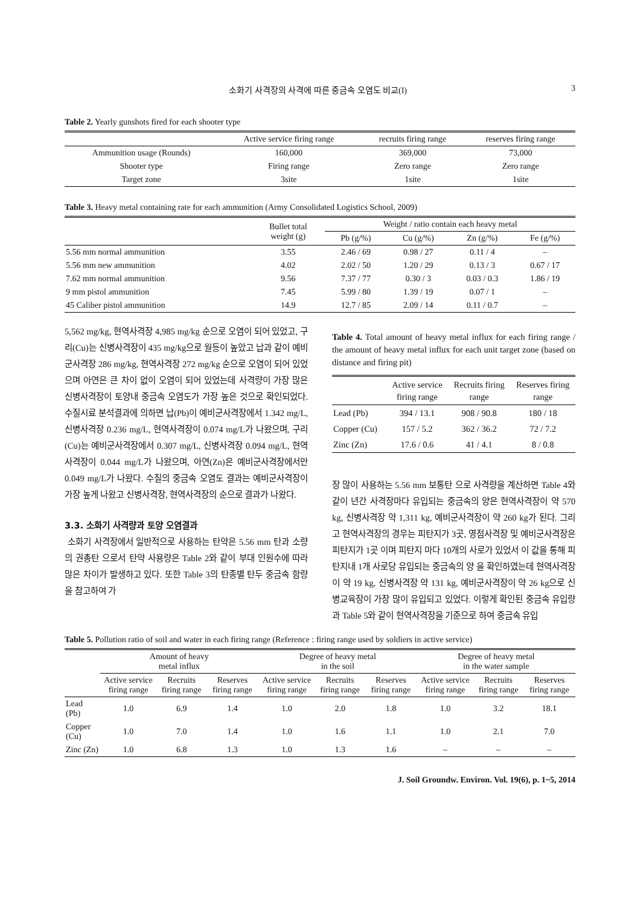소화기 사격장의 사격에 따른 중금속 오염도 비교(I) 3
Table 2. Yearly gunshots fired for each shooter type
| | Active service firing range | recruits firing range | reserves firing range |
| --- | --- | --- | --- |
| Ammunition usage (Rounds) | 160,000 | 369,000 | 73,000 |
| Shooter type | Firing range | Zero range | Zero range |
| Target zone | 3site | 1site | 1site |
Table 3. Heavy metal containing rate for each ammunition (Army Consolidated Logistics School, 2009)
| | Bullet total weight (g) | Weight / ratio contain each heavy metal | | | |
| --- | --- | --- | --- | --- | --- |
| | | Pb (g/%) | Cu (g/%) | Zn (g/%) | Fe (g/%) |
| 5.56 mm normal ammunition | 3.55 | 2.46 / 69 | 0.98 / 27 | 0.11 / 4 | – |
| 5.56 mm new ammunition | 4.02 | 2.02 / 50 | 1.20 / 29 | 0.13 / 3 | 0.67 / 17 |
| 7.62 mm normal ammunition | 9.56 | 7.37 / 77 | 0.30 / 3 | 0.03 / 0.3 | 1.86 / 19 |
| 9 mm pistol ammunition | 7.45 | 5.99 / 80 | 1.39 / 19 | 0.07 / 1 | – |
| 45 Caliber pistol ammunition | 14.9 | 12.7 / 85 | 2.09 / 14 | 0.11 / 0.7 | – |
5,562 mg/kg, 현역사격장 4,985 mg/kg 순으로 오염이 되어 있었고, 구리(Cu)는 신병사격장이 435 mg/kg으로 월등이 높았고 납과 같이 예비군사격장 286 mg/kg, 현역사격장 272 mg/kg 순으로 오염이 되어 있었으며 아연은 큰 차이 없이 오염이 되어 있었는데 사격량이 가장 많은 신병사격장이 토양내 중금속 오염도가 가장 높은 것으로 확인되었다. 수질시료 분석결과에 의하면 납(Pb)이 예비군사격장에서 1.342 mg/L, 신병사격장 0.236 mg/L, 현역사격장이 0.074 mg/L가 나왔으며, 구리(Cu)는 예비군사격장에서 0.307 mg/L, 신병사격장 0.094 mg/L, 현역사격장이 0.044 mg/L가 나왔으며, 아연(Zn)은 예비군사격장에서만 0.049 mg/L가 나왔다. 수질의 중금속 오염도 결과는 예비군사격장이 가장 높게 나왔고 신병사격장, 현역사격장의 순으로 결과가 나왔다.
3.3. 소화기 사격량과 토양 오염결과
소화기 사격장에서 일반적으로 사용하는 탄약은 5.56 mm 탄과 소량의 권총탄 으로서 탄약 사용량은 Table 2와 같이 부대 인원수에 따라 많은 차이가 발생하고 있다. 또한 Table 3의 탄종별 탄두 중금속 함량을 참고하여 가
Table 4. Total amount of heavy metal influx for each firing range / the amount of heavy metal influx for each unit target zone (based on distance and firing pit)
| | Active service firing range | Recruits firing range | Reserves firing range |
| --- | --- | --- | --- |
| Lead (Pb) | 394 / 13.1 | 908 / 90.8 | 180 / 18 |
| Copper (Cu) | 157 / 5.2 | 362 / 36.2 | 72 / 7.2 |
| Zinc (Zn) | 17.6 / 0.6 | 41 / 4.1 | 8 / 0.8 |
장 많이 사용하는 5.56 mm 보통탄 으로 사격량을 계산하면 Table 4와 같이 년간 사격장마다 유입되는 중금속의 양은 현역사격장이 약 570 kg, 신병사격장 약 1,311 kg, 예비군사격장이 약 260 kg가 된다. 그리고 현역사격장의 경우는 피탄지가 3곳, 영점사격장 및 예비군사격장은 피탄지가 1곳 이며 피탄지 마다 10개의 사로가 있었서 이 값을 통해 피탄지내 1개 사로당 유입되는 중금속의 양 을 확인하였는데 현역사격장이 약 19 kg, 신병사격장 약 131 kg, 예비군사격장이 약 26 kg으로 신병교육장이 가장 많이 유입되고 있었다. 이렇게 확인된 중금속 유입량과 Table 5와 같이 현역사격장을 기준으로 하여 중금속 유입
Table 5. Pollution ratio of soil and water in each firing range (Reference : firing range used by soldiers in active service)
| | Amount of heavy metal influx | | | Degree of heavy metal in the soil | | | Degree of heavy metal in the water sample | | |
| --- | --- | --- | --- | --- | --- | --- | --- | --- | --- |
| | Active service firing range | Recruits firing range | Reserves firing range | Active service firing range | Recruits firing range | Reserves firing range | Active service firing range | Recruits firing range | Reserves firing range |
| Lead (Pb) | 1.0 | 6.9 | 1.4 | 1.0 | 2.0 | 1.8 | 1.0 | 3.2 | 18.1 |
| Copper (Cu) | 1.0 | 7.0 | 1.4 | 1.0 | 1.6 | 1.1 | 1.0 | 2.1 | 7.0 |
| Zinc (Zn) | 1.0 | 6.8 | 1.3 | 1.0 | 1.3 | 1.6 | – | – | – |
J. Soil Groundw. Environ. Vol. 19(6), p. 1~5, 2014